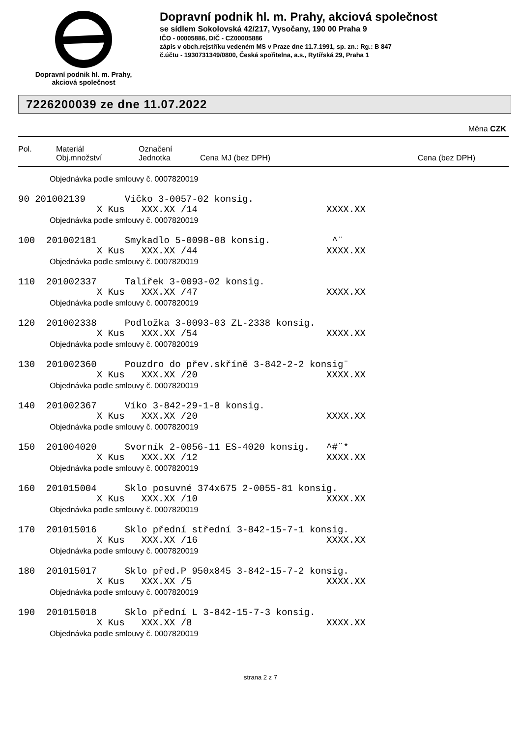Dopravní podnik hl. m. Prahy,
akciová společnost
Dopravní podnik hl. m. Prahy, akciová společnost
se sídlem Sokolovská 42/217, Vysočany, 190 00 Praha 9
IČO - 00005886, DIČ - CZ00005886
zápis v obch.rejstříku vedeném MS v Praze dne 11.7.1991, sp. zn.: Rg.: B 847
č.účtu - 1930731349/0800, Česká spořitelna, a.s., Rytířská 29, Praha 1
7226200039 ze dne 11.07.2022
Měna CZK
Pol.
Materiál
Obj.množství
Označení
Jednotka
Cena MJ (bez DPH)
Cena (bez DPH)
Objednávka podle smlouvy č. 0007820019
90 201002139 Víčko 3-0057-02 konsig. X Kus XXX.XX /14 XXXX.XX
Objednávka podle smlouvy č. 0007820019
100 201002181 Smykadlo 5-0098-08 konsig. ^¨ X Kus XXX.XX /44 XXXX.XX
Objednávka podle smlouvy č. 0007820019
110 201002337 Talířek 3-0093-02 konsig. X Kus XXX.XX /47 XXXX.XX
Objednávka podle smlouvy č. 0007820019
120 201002338 Podložka 3-0093-03 ZL-2338 konsig. X Kus XXX.XX /54 XXXX.XX
Objednávka podle smlouvy č. 0007820019
130 201002360 Pouzdro do přev.skříně 3-842-2-2 konsig¨ X Kus XXX.XX /20 XXXX.XX
Objednávka podle smlouvy č. 0007820019
140 201002367 Víko 3-842-29-1-8 konsig. X Kus XXX.XX /20 XXXX.XX
Objednávka podle smlouvy č. 0007820019
150 201004020 Svorník 2-0056-11 ES-4020 konsig. ^#¨* X Kus XXX.XX /12 XXXX.XX
Objednávka podle smlouvy č. 0007820019
160 201015004 Sklo posuvné 374x675 2-0055-81 konsig. X Kus XXX.XX /10 XXXX.XX
Objednávka podle smlouvy č. 0007820019
170 201015016 Sklo přední střední 3-842-15-7-1 konsig. X Kus XXX.XX /16 XXXX.XX
Objednávka podle smlouvy č. 0007820019
180 201015017 Sklo před.P 950x845 3-842-15-7-2 konsig. X Kus XXX.XX /5 XXXX.XX
Objednávka podle smlouvy č. 0007820019
190 201015018 Sklo přední L 3-842-15-7-3 konsig. X Kus XXX.XX /8 XXXX.XX
Objednávka podle smlouvy č. 0007820019
strana 2 z 7